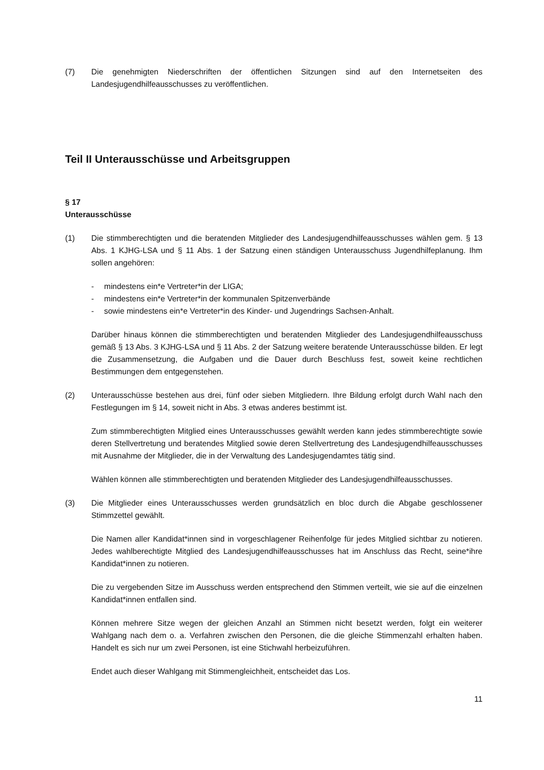(7) Die genehmigten Niederschriften der öffentlichen Sitzungen sind auf den Internetseiten des Landesjugendhilfeausschusses zu veröffentlichen.
Teil II Unterausschüsse und Arbeitsgruppen
§ 17
Unterausschüsse
(1) Die stimmberechtigten und die beratenden Mitglieder des Landesjugendhilfeausschusses wählen gem. § 13 Abs. 1 KJHG-LSA und § 11 Abs. 1 der Satzung einen ständigen Unterausschuss Jugendhilfeplanung. Ihm sollen angehören:
- mindestens ein*e Vertreter*in der LIGA;
- mindestens ein*e Vertreter*in der kommunalen Spitzenverbände
- sowie mindestens ein*e Vertreter*in des Kinder- und Jugendrings Sachsen-Anhalt.
Darüber hinaus können die stimmberechtigten und beratenden Mitglieder des Landesjugendhilfeausschuss gemäß § 13 Abs. 3 KJHG-LSA und § 11 Abs. 2 der Satzung weitere beratende Unterausschüsse bilden. Er legt die Zusammensetzung, die Aufgaben und die Dauer durch Beschluss fest, soweit keine rechtlichen Bestimmungen dem entgegenstehen.
(2) Unterausschüsse bestehen aus drei, fünf oder sieben Mitgliedern. Ihre Bildung erfolgt durch Wahl nach den Festlegungen im § 14, soweit nicht in Abs. 3 etwas anderes bestimmt ist.
Zum stimmberechtigten Mitglied eines Unterausschusses gewählt werden kann jedes stimmberechtigte sowie deren Stellvertretung und beratendes Mitglied sowie deren Stellvertretung des Landesjugendhilfeausschusses mit Ausnahme der Mitglieder, die in der Verwaltung des Landesjugendamtes tätig sind.
Wählen können alle stimmberechtigten und beratenden Mitglieder des Landesjugendhilfeausschusses.
(3) Die Mitglieder eines Unterausschusses werden grundsätzlich en bloc durch die Abgabe geschlossener Stimmzettel gewählt.
Die Namen aller Kandidat*innen sind in vorgeschlagener Reihenfolge für jedes Mitglied sichtbar zu notieren. Jedes wahlberechtigte Mitglied des Landesjugendhilfeausschusses hat im Anschluss das Recht, seine*ihre Kandidat*innen zu notieren.
Die zu vergebenden Sitze im Ausschuss werden entsprechend den Stimmen verteilt, wie sie auf die einzelnen Kandidat*innen entfallen sind.
Können mehrere Sitze wegen der gleichen Anzahl an Stimmen nicht besetzt werden, folgt ein weiterer Wahlgang nach dem o. a. Verfahren zwischen den Personen, die die gleiche Stimmenzahl erhalten haben. Handelt es sich nur um zwei Personen, ist eine Stichwahl herbeizuführen.
Endet auch dieser Wahlgang mit Stimmengleichheit, entscheidet das Los.
11